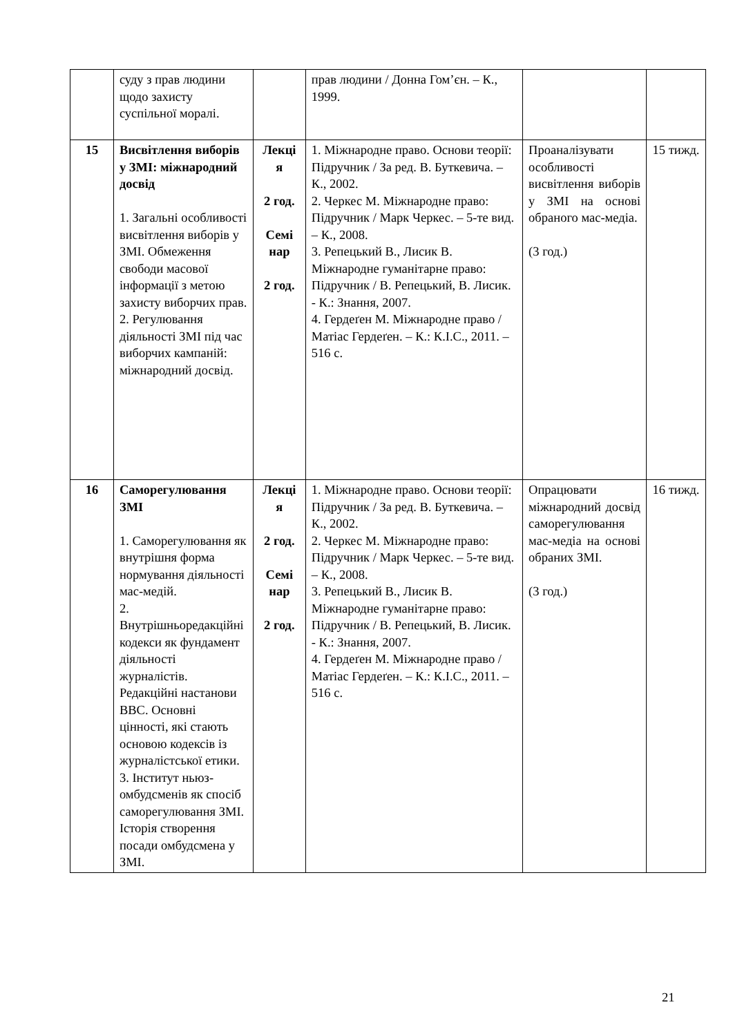| | суду з прав людини щодо захисту суспільної моралі. | | прав людини / Донна Гом’єн. – К., 1999. | | |
| 15 | Висвітлення виборів у ЗМІ: міжнародний досвід 1. Загальні особливості висвітлення виборів у ЗМІ. Обмеження свободи масової інформації з метою захисту виборчих прав. 2. Регулювання діяльності ЗМІ під час виборчих кампаній: міжнародний досвід. | Лекці я 2 год. Семі нар 2 год. | 1. Міжнародне право. Основи теорії: Підручник / За ред. В. Буткевича. – К., 2002. 2. Черкес М. Міжнародне право: Підручник / Марк Черкес. – 5-те вид. – К., 2008. 3. Репецький В., Лисик В. Міжнародне гуманітарне право: Підручник / В. Репецький, В. Лисик. - К.: Знання, 2007. 4. Гердеґен М. Міжнародне право / Матіас Гердеґен. – К.: К.І.С., 2011. – 516 с. | Проаналізувати особливості висвітлення виборів у ЗМІ на основі обраного мас-медіа. (3 год.) | 15 тижд. |
| 16 | Саморегулювання ЗМІ 1. Саморегулювання як внутрішня форма нормування діяльності мас-медій. 2. Внутрішньоредакційні кодекси як фундамент діяльності журналістів. Редакційні настанови BBC. Основні цінності, які стають основою кодексів із журналістської етики. 3. Інститут ньюз-омбудсменів як спосіб саморегулювання ЗМІ. Історія створення посади омбудсмена у ЗМІ. | Лекці я 2 год. Семі нар 2 год. | 1. Міжнародне право. Основи теорії: Підручник / За ред. В. Буткевича. – К., 2002. 2. Черкес М. Міжнародне право: Підручник / Марк Черкес. – 5-те вид. – К., 2008. 3. Репецький В., Лисик В. Міжнародне гуманітарне право: Підручник / В. Репецький, В. Лисик. - К.: Знання, 2007. 4. Гердеґен М. Міжнародне право / Матіас Гердеґен. – К.: К.І.С., 2011. – 516 с. | Опрацювати міжнародний досвід саморегулювання мас-медіа на основі обраних ЗМІ. (3 год.) | 16 тижд. |
21